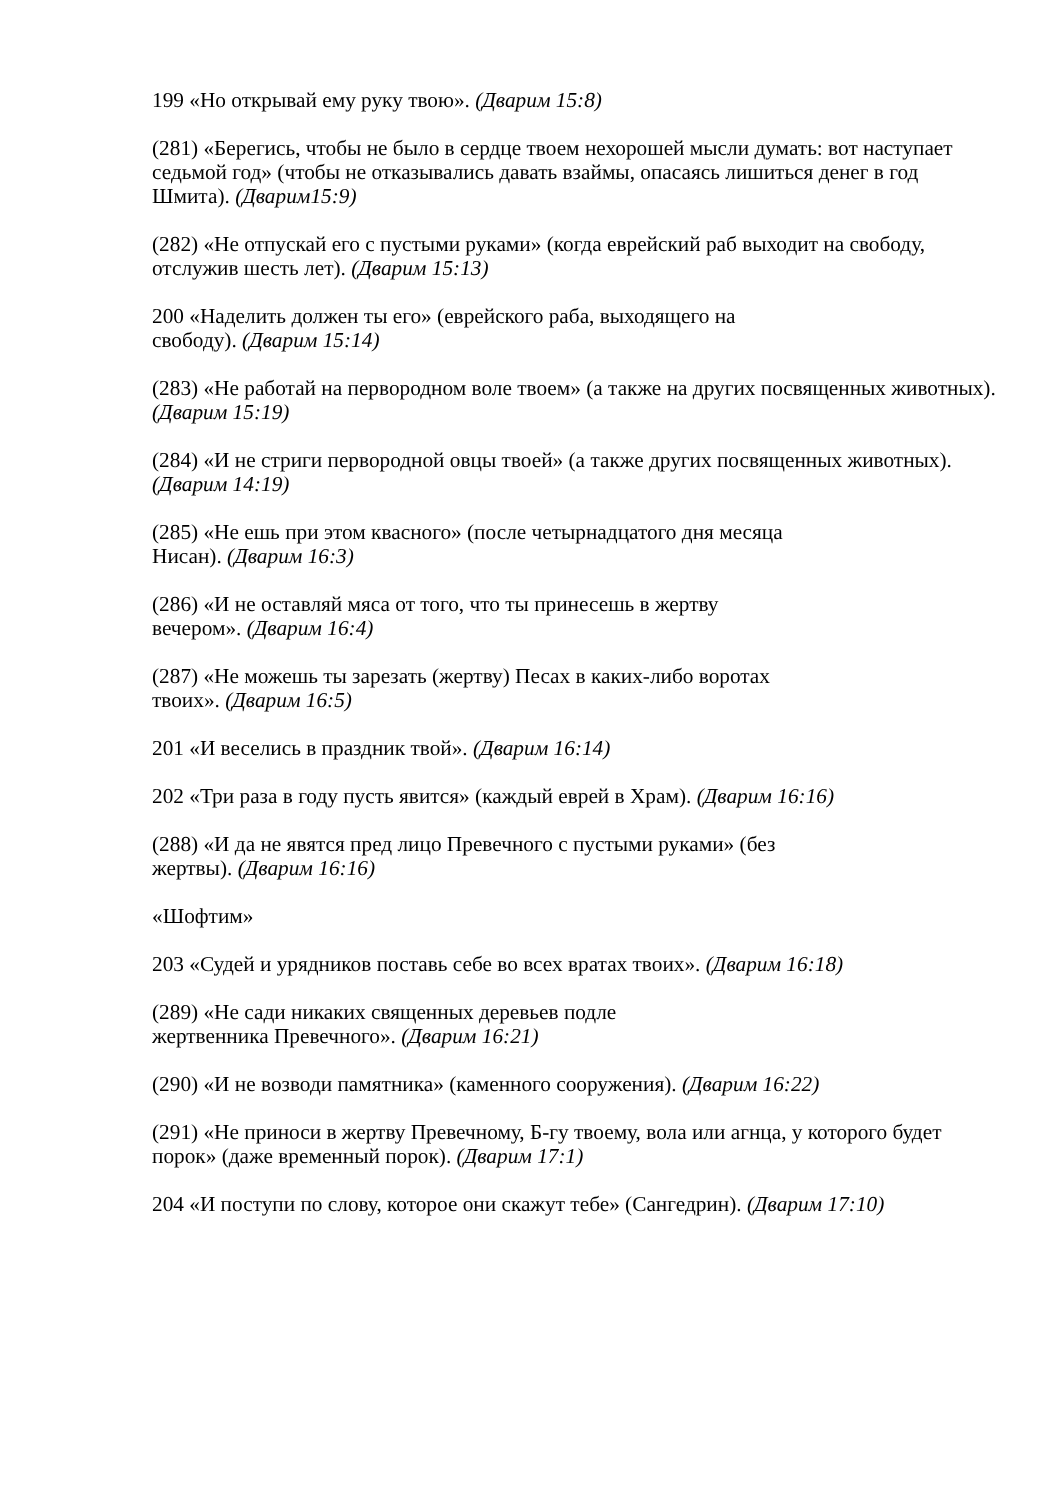199 «Но открывай ему руку твою». (Дварим 15:8)
(281) «Берегись, чтобы не было в сердце твоем нехорошей мысли думать: вот наступает седьмой год» (чтобы не отказывались давать взаймы, опасаясь лишиться денег в год Шмита). (Дварим15:9)
(282) «Не отпускай его с пустыми руками» (когда еврейский раб выходит на свободу, отслужив шесть лет). (Дварим 15:13)
200 «Наделить должен ты его» (еврейского раба, выходящего на
свободу). (Дварим 15:14)
(283) «Не работай на первородном воле твоем» (а также на других посвященных животных). (Дварим 15:19)
(284) «И не стриги первородной овцы твоей» (а также других посвященных животных). (Дварим 14:19)
(285) «Не ешь при этом квасного» (после четырнадцатого дня месяца
Нисан). (Дварим 16:3)
(286) «И не оставляй мяса от того, что ты принесешь в жертву
вечером». (Дварим 16:4)
(287) «Не можешь ты зарезать (жертву) Песах в каких-либо воротах
твоих». (Дварим 16:5)
201 «И веселись в праздник твой». (Дварим 16:14)
202 «Три раза в году пусть явится» (каждый еврей в Храм). (Дварим 16:16)
(288) «И да не явятся пред лицо Превечного с пустыми руками» (без
жертвы). (Дварим 16:16)
«Шофтим»
203 «Судей и урядников поставь себе во всех вратах твоих». (Дварим 16:18)
(289) «Не сади никаких священных деревьев подле
жертвенника Превечного». (Дварим 16:21)
(290) «И не возводи памятника» (каменного сооружения). (Дварим 16:22)
(291) «Не приноси в жертву Превечному, Б-гу твоему, вола или агнца, у которого будет порок» (даже временный порок). (Дварим 17:1)
204 «И поступи по слову, которое они скажут тебе» (Сангедрин). (Дварим 17:10)